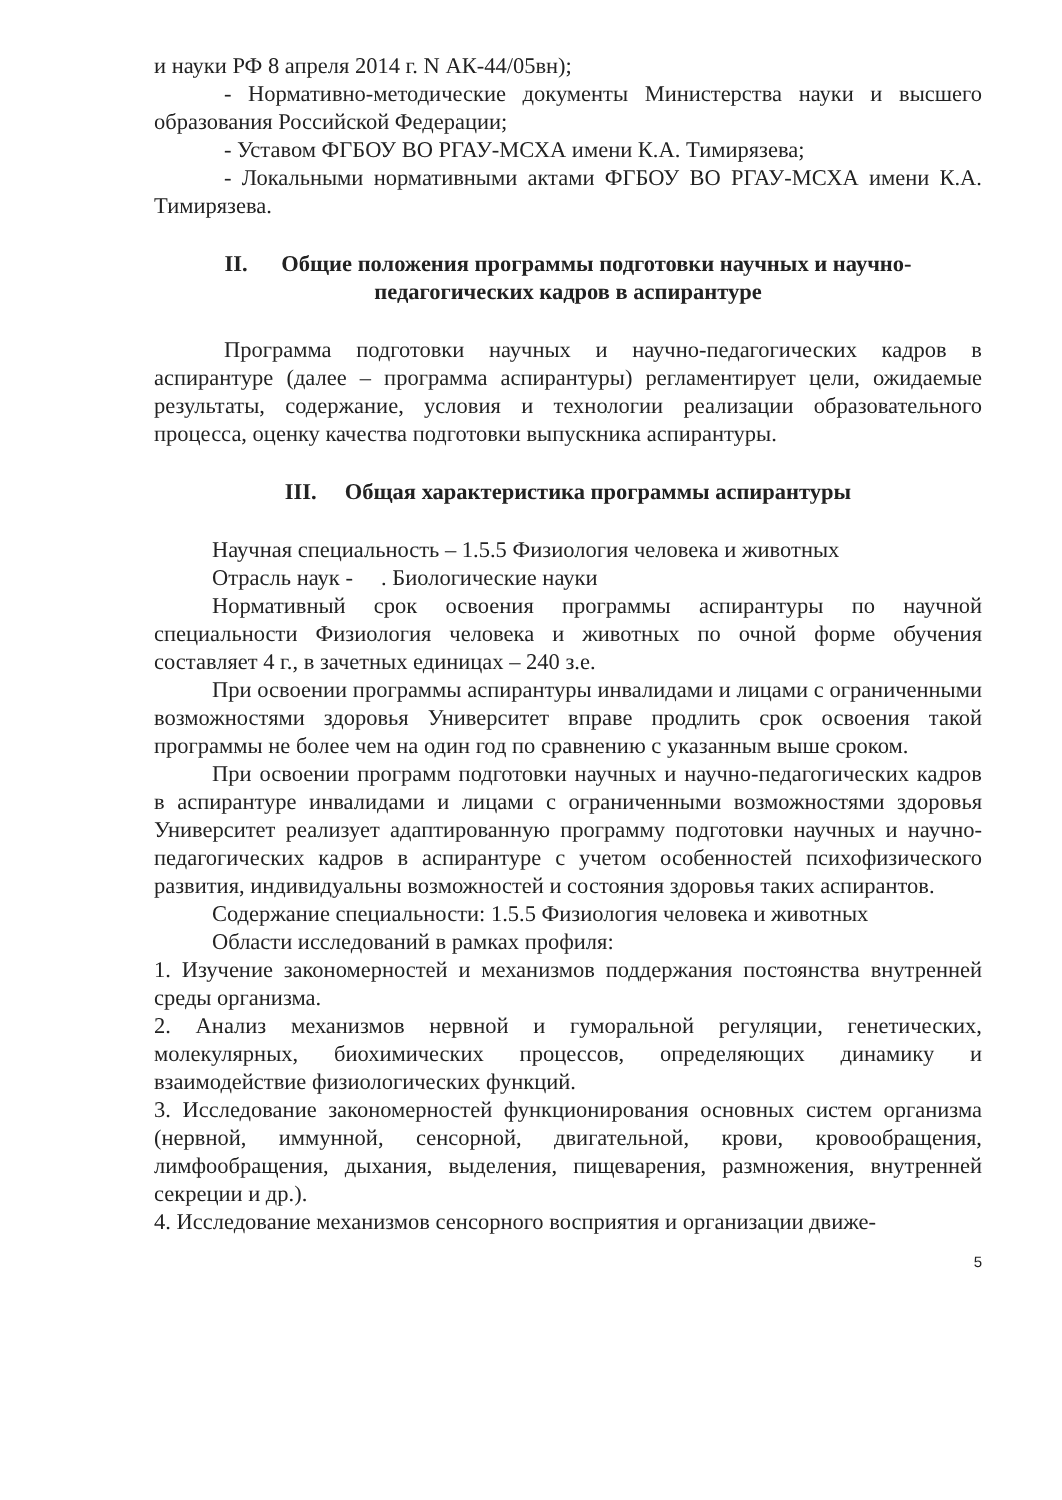и науки РФ 8 апреля 2014 г. N АК-44/05вн);
- Нормативно-методические документы Министерства науки и высшего образования Российской Федерации;
- Уставом ФГБОУ ВО РГАУ-МСХА имени К.А. Тимирязева;
- Локальными нормативными актами ФГБОУ ВО РГАУ-МСХА имени К.А. Тимирязева.
II. Общие положения программы подготовки научных и научно-педагогических кадров в аспирантуре
Программа подготовки научных и научно-педагогических кадров в аспирантуре (далее – программа аспирантуры) регламентирует цели, ожидаемые результаты, содержание, условия и технологии реализации образовательного процесса, оценку качества подготовки выпускника аспирантуры.
III. Общая характеристика программы аспирантуры
Научная специальность – 1.5.5 Физиология человека и животных
Отрасль наук - . Биологические науки
Нормативный срок освоения программы аспирантуры по научной специальности Физиология человека и животных по очной форме обучения составляет 4 г., в зачетных единицах – 240 з.е.
При освоении программы аспирантуры инвалидами и лицами с ограниченными возможностями здоровья Университет вправе продлить срок освоения такой программы не более чем на один год по сравнению с указанным выше сроком.
При освоении программ подготовки научных и научно-педагогических кадров в аспирантуре инвалидами и лицами с ограниченными возможностями здоровья Университет реализует адаптированную программу подготовки научных и научно-педагогических кадров в аспирантуре с учетом особенностей психофизического развития, индивидуальны возможностей и состояния здоровья таких аспирантов.
Содержание специальности: 1.5.5 Физиология человека и животных
Области исследований в рамках профиля:
1. Изучение закономерностей и механизмов поддержания постоянства внутренней среды организма.
2. Анализ механизмов нервной и гуморальной регуляции, генетических, молекулярных, биохимических процессов, определяющих динамику и взаимодействие физиологических функций.
3. Исследование закономерностей функционирования основных систем организма (нервной, иммунной, сенсорной, двигательной, крови, кровообращения, лимфообращения, дыхания, выделения, пищеварения, размножения, внутренней секреции и др.).
4. Исследование механизмов сенсорного восприятия и организации движе-
5